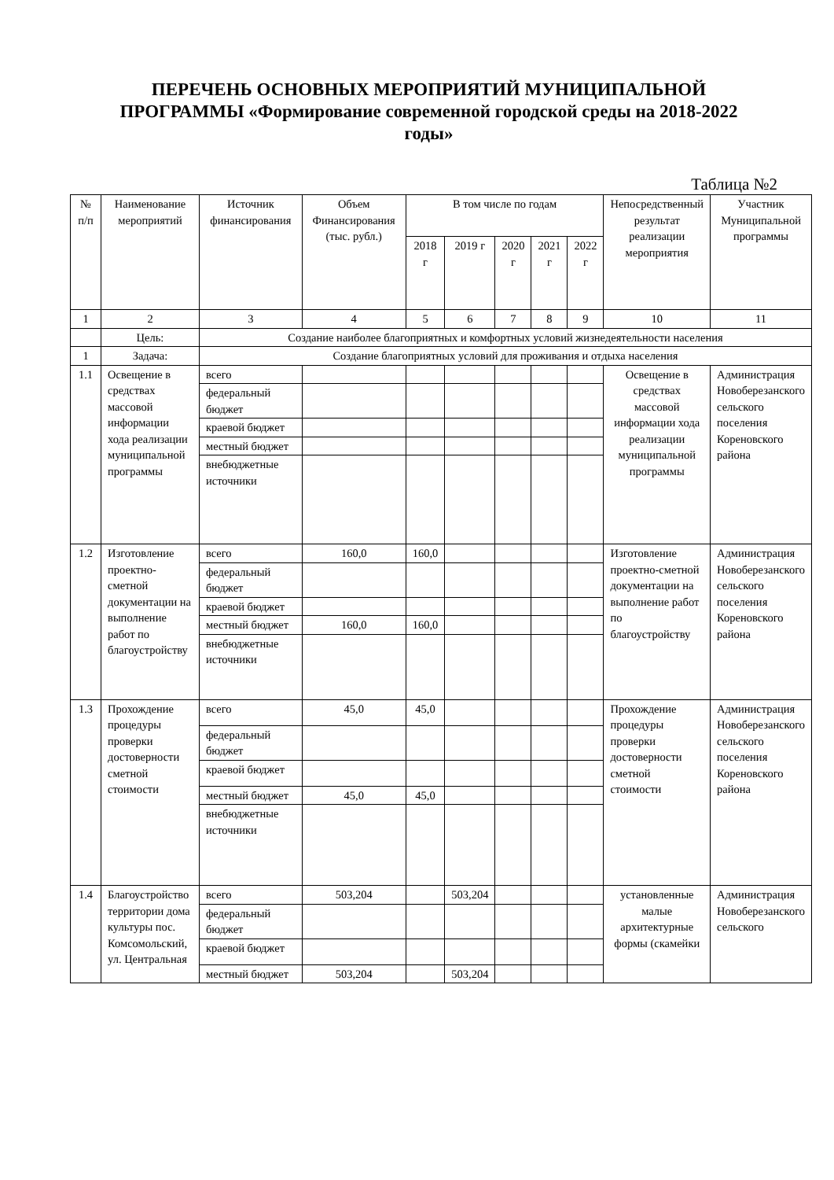ПЕРЕЧЕНЬ ОСНОВНЫХ МЕРОПРИЯТИЙ МУНИЦИПАЛЬНОЙ ПРОГРАММЫ «Формирование современной городской среды на 2018-2022 годы»
Таблица №2
| № п/п | Наименование мероприятий | Источник финансирования | Объем Финансирования (тыс. рубл.) | В том числе по годам | | | | | Непосредственный результат реализации мероприятия | Участник Муниципальной программы |
| --- | --- | --- | --- | --- | --- | --- | --- | --- | --- | --- |
| | | | | 2018 г | 2019 г | 2020 г | 2021 г | 2022 г | | |
| 1 | 2 | 3 | 4 | 5 | 6 | 7 | 8 | 9 | 10 | 11 |
| | Цель: | Создание наиболее благоприятных и комфортных условий жизнедеятельности населения | | | | | | | | |
| 1 | Задача: | Создание благоприятных условий для проживания и отдыха населения | | | | | | | | |
| 1.1 | Освещение в средствах массовой информации хода реализации муниципальной программы | всего | | | | | | | Освещение в средствах массовой информации хода реализации муниципальной программы | Администрация Новоберезанского сельского поселения Кореновского района |
| | | федеральный бюджет | | | | | | | | |
| | | краевой бюджет | | | | | | | | |
| | | местный бюджет | | | | | | | | |
| | | внебюджетные источники | | | | | | | | |
| 1.2 | Изготовление проектно-сметной документации на выполнение работ по благоустройству | всего | 160,0 | 160,0 | | | | | Изготовление проектно-сметной документации на выполнение работ по благоустройству | Администрация Новоберезанского сельского поселения Кореновского района |
| | | федеральный бюджет | | | | | | | | |
| | | краевой бюджет | | | | | | | | |
| | | местный бюджет | 160,0 | 160,0 | | | | | | |
| | | внебюджетные источники | | | | | | | | |
| 1.3 | Прохождение процедуры проверки достоверности сметной стоимости | всего | 45,0 | 45,0 | | | | | Прохождение процедуры проверки достоверности сметной стоимости | Администрация Новоберезанского сельского поселения Кореновского района |
| | | федеральный бюджет | | | | | | | | |
| | | краевой бюджет | | | | | | | | |
| | | местный бюджет | 45,0 | 45,0 | | | | | | |
| | | внебюджетные источники | | | | | | | | |
| 1.4 | Благоустройство территории дома культуры пос. Комсомольский, ул. Центральная | всего | 503,204 | | 503,204 | | | | установленные малые архитектурные формы (скамейки | Администрация Новоберезанского сельского |
| | | федеральный бюджет | | | | | | | | |
| | | краевой бюджет | | | | | | | | |
| | | местный бюджет | 503,204 | | 503,204 | | | | | |